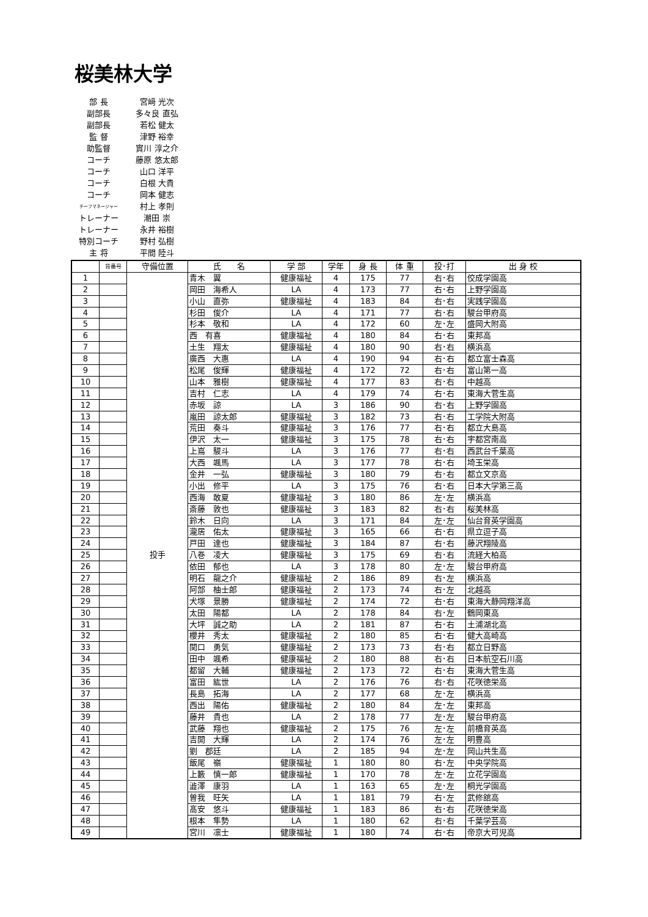桜美林大学
| 部 長 | 宮﨑 光次 |
| 副部長 | 多々良 直弘 |
| 副部長 | 若松 健太 |
| 監 督 | 津野 裕幸 |
| 助監督 | 實川 淳之介 |
| コーチ | 藤原 悠太郎 |
| コーチ | 山口 洋平 |
| コーチ | 白根 大貴 |
| コーチ | 岡本 健志 |
| チーフマネージャー | 村上 孝則 |
| トレーナー | 潮田 崇 |
| トレーナー | 永井 裕樹 |
| 特別コーチ | 野村 弘樹 |
| 主 将 | 平間 陸斗 |
| | 背番号 | 守備位置 | 氏 名 | 学 部 | 学年 | 身 長 | 体 重 | 投･打 | 出 身 校 |
| --- | --- | --- | --- | --- | --- | --- | --- | --- | --- |
| 1 | | 投手 | 青木 翼 | 健康福祉 | 4 | 175 | 77 | 右･右 | 佼成学園高 |
| 2 | | | 岡田 海希人 | LA | 4 | 173 | 77 | 右･右 | 上野学園高 |
| 3 | | | 小山 直弥 | 健康福祉 | 4 | 183 | 84 | 右･右 | 実践学園高 |
| 4 | | | 杉田 俊介 | LA | 4 | 171 | 77 | 右･右 | 駿台甲府高 |
| 5 | | | 杉本 敬和 | LA | 4 | 172 | 60 | 左･左 | 盛岡大附高 |
| 6 | | | 西 有喜 | 健康福祉 | 4 | 180 | 84 | 右･右 | 東邦高 |
| 7 | | | 土生 翔太 | 健康福祉 | 4 | 180 | 90 | 右･右 | 横浜高 |
| 8 | | | 廣西 大惠 | LA | 4 | 190 | 94 | 右･右 | 都立富士森高 |
| 9 | | | 松尾 俊輝 | 健康福祉 | 4 | 172 | 72 | 右･右 | 富山第一高 |
| 10 | | | 山本 雅樹 | 健康福祉 | 4 | 177 | 83 | 右･右 | 中越高 |
| 11 | | | 吉村 仁志 | LA | 4 | 179 | 74 | 右･右 | 東海大菅生高 |
| 12 | | | 赤坂 諒 | LA | 3 | 186 | 90 | 右･右 | 上野学園高 |
| 13 | | | 嵐田 諒太郎 | 健康福祉 | 3 | 182 | 73 | 右･右 | 工学院大附高 |
| 14 | | | 荒田 奏斗 | 健康福祉 | 3 | 176 | 77 | 右･右 | 都立大島高 |
| 15 | | | 伊沢 太一 | 健康福祉 | 3 | 175 | 78 | 右･右 | 宇都宮南高 |
| 16 | | | 上嶌 駿斗 | LA | 3 | 176 | 77 | 右･右 | 西武台千葉高 |
| 17 | | | 大西 颯馬 | LA | 3 | 177 | 78 | 右･右 | 埼玉栄高 |
| 18 | | | 金井 一弘 | 健康福祉 | 3 | 180 | 79 | 右･右 | 都立文京高 |
| 19 | | | 小出 修平 | LA | 3 | 175 | 76 | 右･右 | 日本大学第三高 |
| 20 | | | 西海 敢夏 | 健康福祉 | 3 | 180 | 86 | 左･左 | 横浜高 |
| 21 | | | 斎藤 敦也 | 健康福祉 | 3 | 183 | 82 | 右･右 | 桜美林高 |
| 22 | | | 鈴木 日向 | LA | 3 | 171 | 84 | 左･左 | 仙台育英学園高 |
| 23 | | | 瀧居 佑太 | 健康福祉 | 3 | 165 | 66 | 右･右 | 県立逗子高 |
| 24 | | | 戸田 達也 | 健康福祉 | 3 | 184 | 87 | 右･右 | 藤沢翔陵高 |
| 25 | | | 八巻 凌大 | 健康福祉 | 3 | 175 | 69 | 右･右 | 流経大柏高 |
| 26 | | | 依田 郁也 | LA | 3 | 178 | 80 | 左･左 | 駿台甲府高 |
| 27 | | | 明石 龍之介 | 健康福祉 | 2 | 186 | 89 | 右･左 | 横浜高 |
| 28 | | | 阿部 柚士郎 | 健康福祉 | 2 | 173 | 74 | 右･左 | 北越高 |
| 29 | | | 犬塚 景勝 | 健康福祉 | 2 | 174 | 72 | 右･右 | 東海大静岡翔洋高 |
| 30 | | | 太田 陽都 | LA | 2 | 178 | 84 | 右･左 | 鶴岡東高 |
| 31 | | | 大坪 誠之助 | LA | 2 | 181 | 87 | 右･右 | 土浦湖北高 |
| 32 | | | 櫻井 秀太 | 健康福祉 | 2 | 180 | 85 | 右･右 | 健大高崎高 |
| 33 | | | 関口 勇気 | 健康福祉 | 2 | 173 | 73 | 右･右 | 都立日野高 |
| 34 | | | 田中 颯希 | 健康福祉 | 2 | 180 | 88 | 右･右 | 日本航空石川高 |
| 35 | | | 都留 大輔 | 健康福祉 | 2 | 173 | 72 | 右･右 | 東海大菅生高 |
| 36 | | | 富田 紘世 | LA | 2 | 176 | 76 | 右･右 | 花咲徳栄高 |
| 37 | | | 長島 拓海 | LA | 2 | 177 | 68 | 左･左 | 横浜高 |
| 38 | | | 西出 陽佑 | 健康福祉 | 2 | 180 | 84 | 左･左 | 東邦高 |
| 39 | | | 藤井 貴也 | LA | 2 | 178 | 77 | 左･左 | 駿台甲府高 |
| 40 | | | 武藤 翔也 | 健康福祉 | 2 | 175 | 76 | 左･左 | 前橋育英高 |
| 41 | | | 吉開 大輝 | LA | 2 | 174 | 76 | 左･左 | 明豊高 |
| 42 | | | 劉 郡廷 | LA | 2 | 185 | 94 | 左･左 | 岡山共生高 |
| 43 | | | 飯尾 嶺 | 健康福祉 | 1 | 180 | 80 | 右･左 | 中央学院高 |
| 44 | | | 上籔 慎一郎 | 健康福祉 | 1 | 170 | 78 | 左･左 | 立花学園高 |
| 45 | | | 澁澤 康羽 | LA | 1 | 163 | 65 | 左･左 | 桐光学園高 |
| 46 | | | 曽我 旺矢 | LA | 1 | 181 | 79 | 右･左 | 武修舘高 |
| 47 | | | 髙安 悠斗 | 健康福祉 | 1 | 183 | 86 | 右･右 | 花咲徳栄高 |
| 48 | | | 根本 隼勢 | LA | 1 | 180 | 62 | 右･右 | 千葉学芸高 |
| 49 | | | 宮川 凛士 | 健康福祉 | 1 | 180 | 74 | 右･右 | 帝京大可児高 |